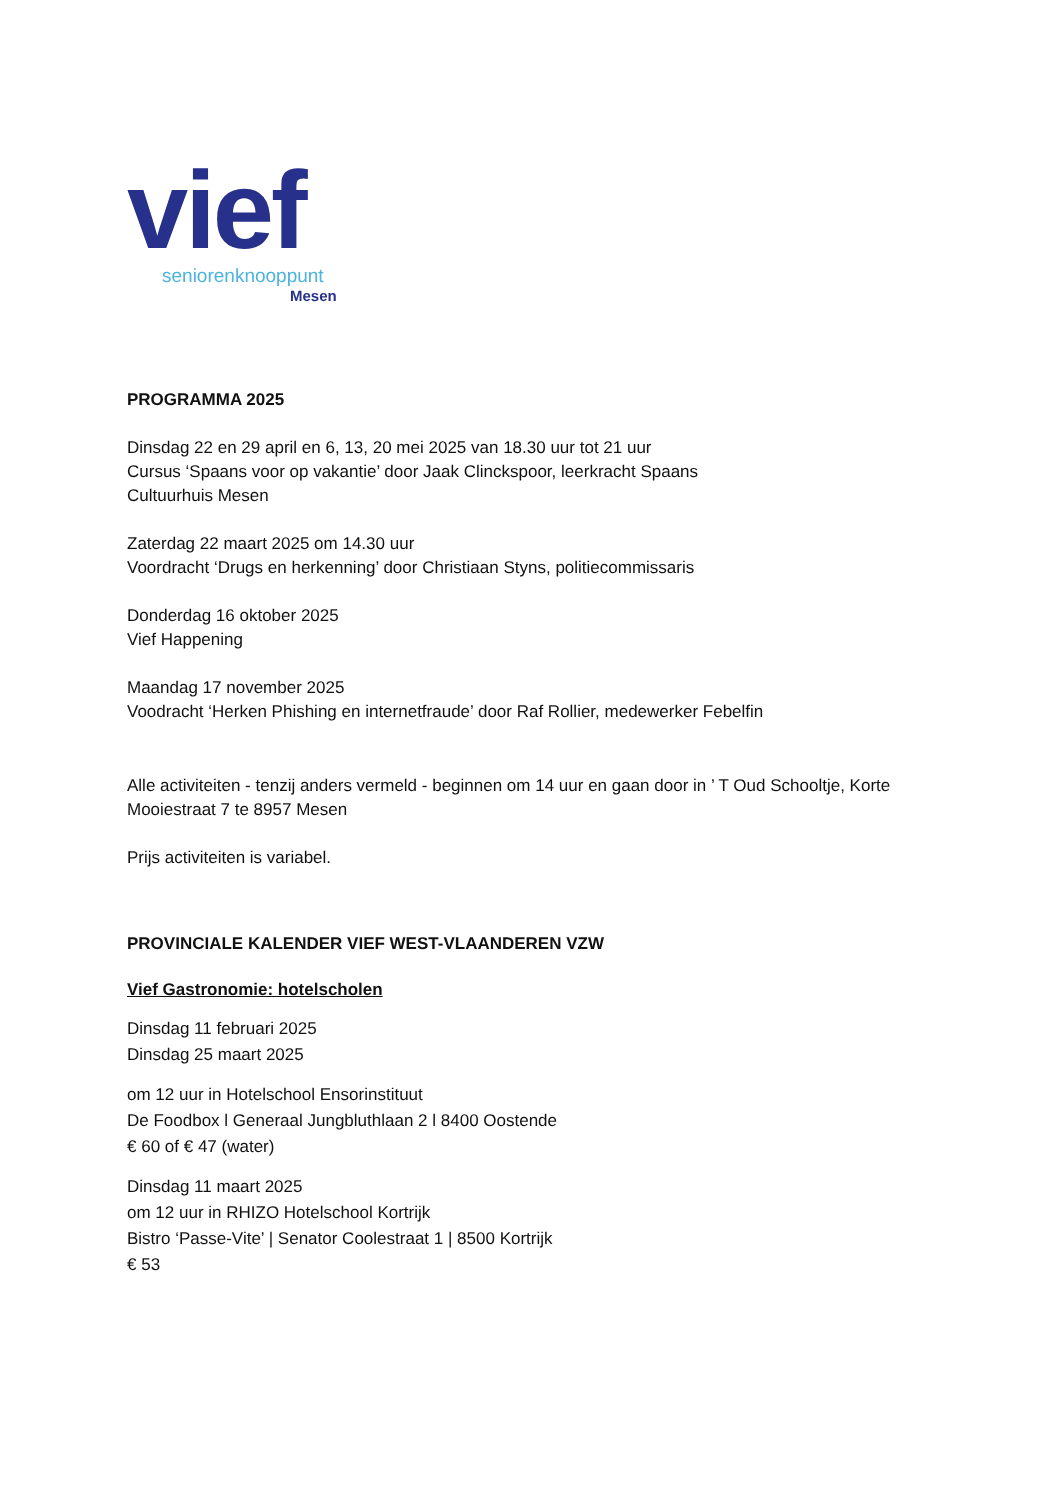vief
seniorenknooppunt
Mesen
PROGRAMMA 2025
Dinsdag 22 en 29 april en 6, 13, 20 mei 2025 van 18.30 uur tot 21 uur
Cursus ‘Spaans voor op vakantie’ door Jaak Clinckspoor, leerkracht Spaans
Cultuurhuis Mesen
Zaterdag 22 maart 2025 om 14.30 uur
Voordracht ‘Drugs en herkenning’ door Christiaan Styns, politiecommissaris
Donderdag 16 oktober 2025
Vief Happening
Maandag 17 november 2025
Voodracht ‘Herken Phishing en internetfraude’ door Raf Rollier, medewerker Febelfin
Alle activiteiten - tenzij anders vermeld - beginnen om 14 uur en gaan door in ’ T Oud Schooltje, Korte Mooiestraat 7 te 8957 Mesen
Prijs activiteiten is variabel.
PROVINCIALE KALENDER VIEF WEST-VLAANDEREN VZW
Vief Gastronomie: hotelscholen
Dinsdag 11 februari 2025
Dinsdag 25 maart 2025
om 12 uur in Hotelschool Ensorinstituut
De Foodbox l Generaal Jungbluthlaan 2 l 8400 Oostende
€ 60 of € 47 (water)
Dinsdag 11 maart 2025
om 12 uur in RHIZO Hotelschool Kortrijk
Bistro ‘Passe-Vite’ | Senator Coolestraat 1 | 8500 Kortrijk
€ 53